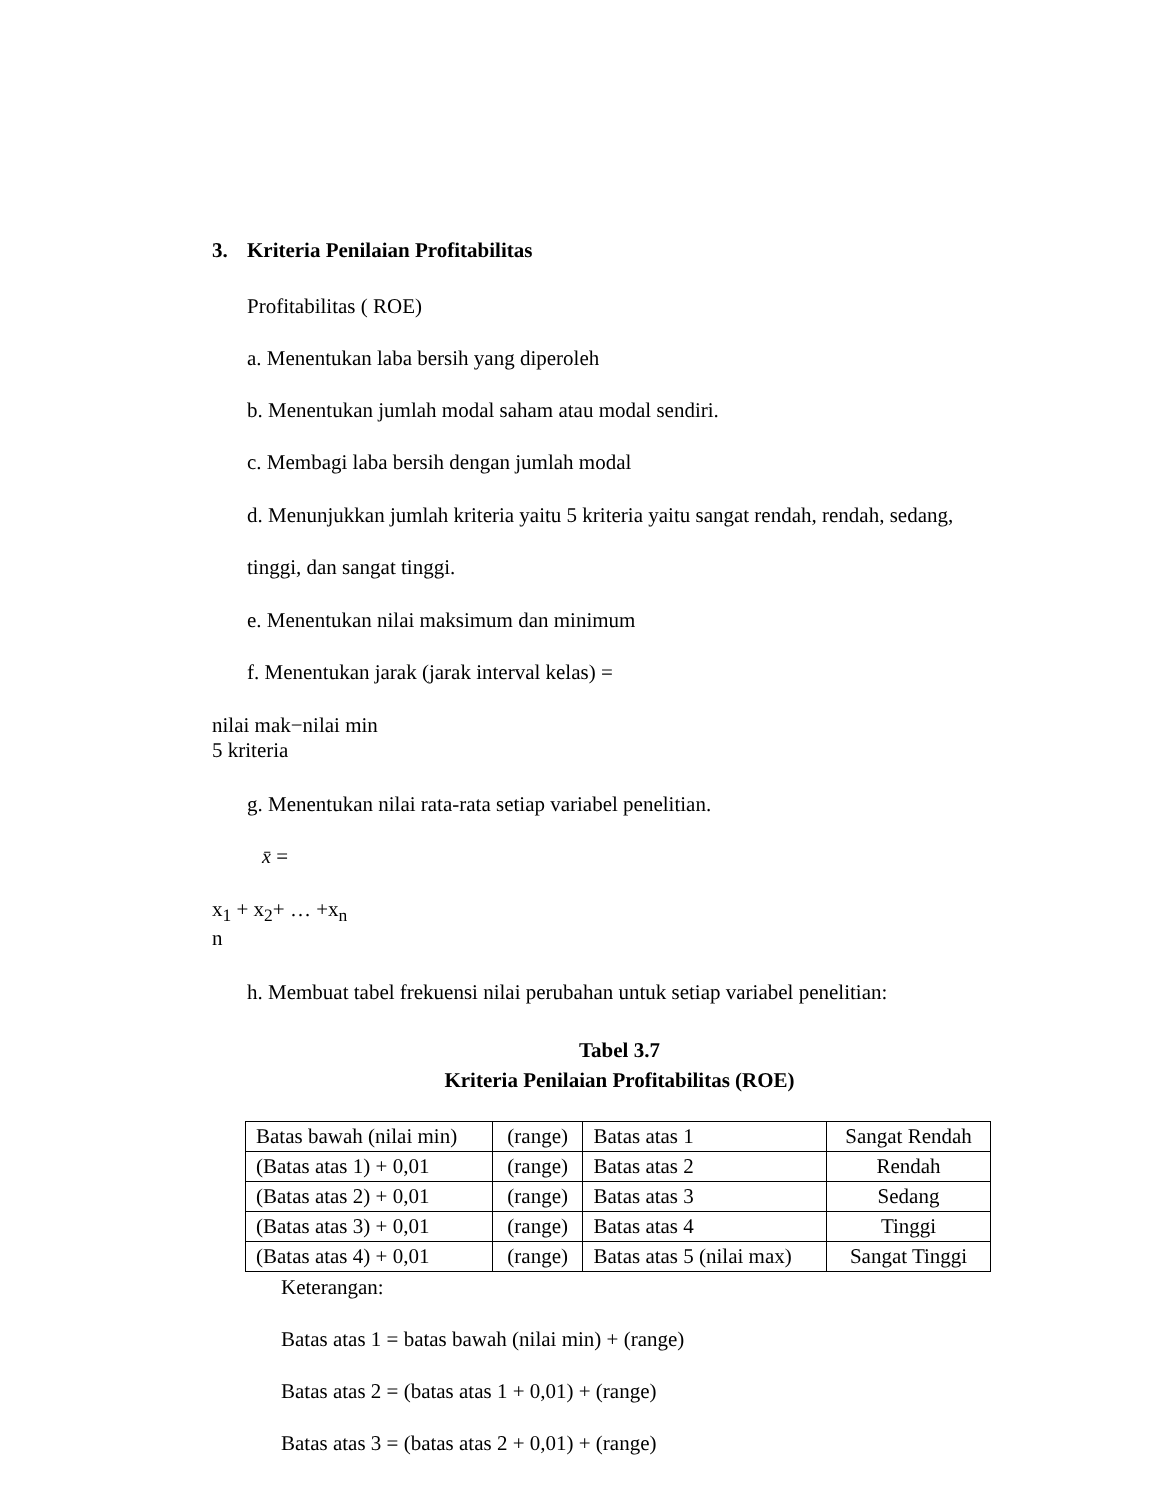3. Kriteria Penilaian Profitabilitas
Profitabilitas ( ROE)
a. Menentukan laba bersih yang diperoleh
b. Menentukan jumlah modal saham atau modal sendiri.
c. Membagi laba bersih dengan jumlah modal
d. Menunjukkan jumlah kriteria yaitu 5 kriteria yaitu sangat rendah, rendah, sedang, tinggi, dan sangat tinggi.
e. Menentukan nilai maksimum dan minimum
f. Menentukan jarak (jarak interval kelas) =
nilai mak−nilai min
5 kriteria
g. Menentukan nilai rata-rata setiap variabel penelitian.
x̄ =
x<sub>1</sub> + x<sub>2</sub>+ … +x<sub>n</sub>
n
h. Membuat tabel frekuensi nilai perubahan untuk setiap variabel penelitian:
Tabel 3.7
Kriteria Penilaian Profitabilitas (ROE)
| Batas bawah (nilai min) | (range) | Batas atas 1 | Sangat Rendah |
| (Batas atas 1) + 0,01 | (range) | Batas atas 2 | Rendah |
| (Batas atas 2) + 0,01 | (range) | Batas atas 3 | Sedang |
| (Batas atas 3) + 0,01 | (range) | Batas atas 4 | Tinggi |
| (Batas atas 4) + 0,01 | (range) | Batas atas 5 (nilai max) | Sangat Tinggi |
Keterangan:
Batas atas 1 = batas bawah (nilai min) + (range)
Batas atas 2 = (batas atas 1 + 0,01) + (range)
Batas atas 3 = (batas atas 2 + 0,01) + (range)